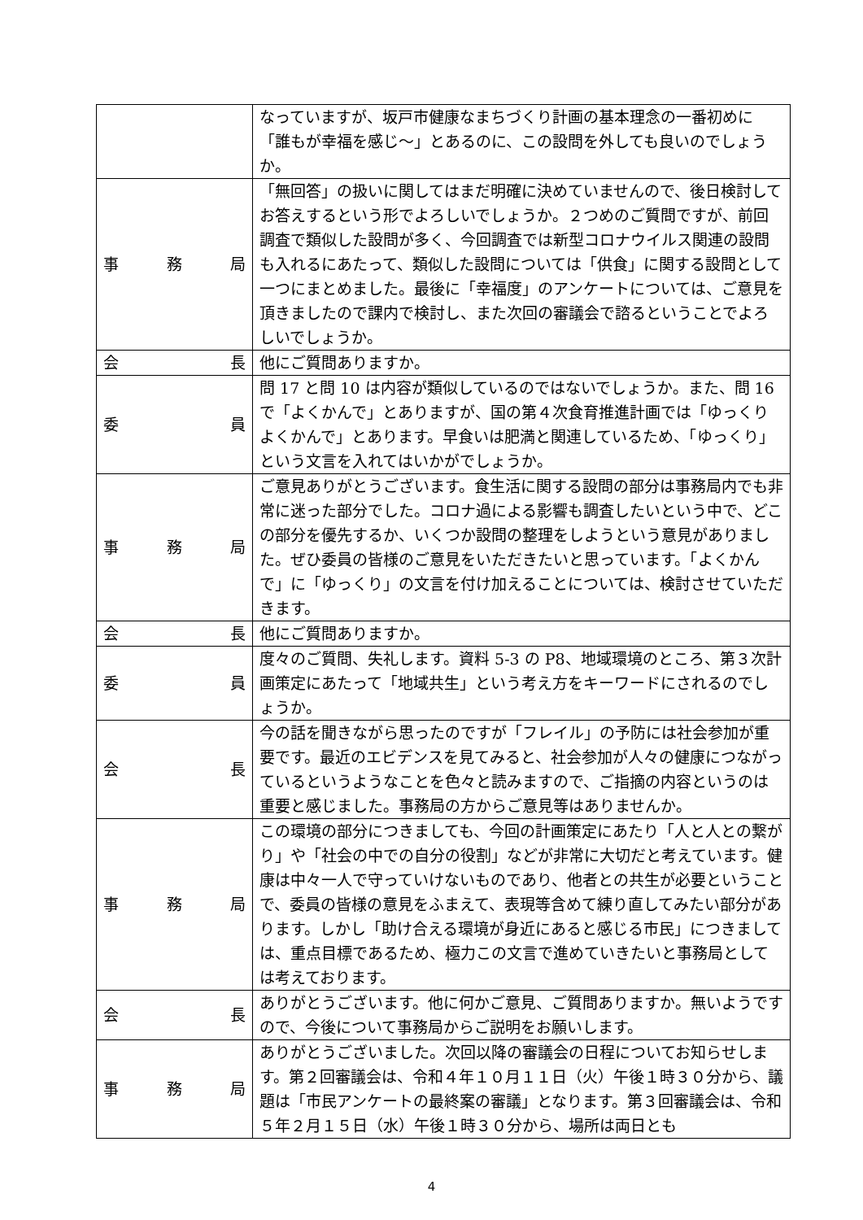| | なっていますが、坂戸市健康なまちづくり計画の基本理念の一番初めに「誰もが幸福を感じ〜」とあるのに、この設問を外しても良いのでしょうか。 |
| 事 務 局 | 「無回答」の扱いに関してはまだ明確に決めていませんので、後日検討してお答えするという形でよろしいでしょうか。２つめのご質問ですが、前回調査で類似した設問が多く、今回調査では新型コロナウイルス関連の設問も入れるにあたって、類似した設問については「供食」に関する設問として一つにまとめました。最後に「幸福度」のアンケートについては、ご意見を頂きましたので課内で検討し、また次回の審議会で諮るということでよろしいでしょうか。 |
| 会 長 | 他にご質問ありますか。 |
| 委 員 | 問 17 と問 10 は内容が類似しているのではないでしょうか。また、問 16 で「よくかんで」とありますが、国の第４次食育推進計画では「ゆっくりよくかんで」とあります。早食いは肥満と関連しているため、「ゆっくり」という文言を入れてはいかがでしょうか。 |
| 事 務 局 | ご意見ありがとうございます。食生活に関する設問の部分は事務局内でも非常に迷った部分でした。コロナ過による影響も調査したいという中で、どこの部分を優先するか、いくつか設問の整理をしようという意見がありました。ぜひ委員の皆様のご意見をいただきたいと思っています。「よくかんで」に「ゆっくり」の文言を付け加えることについては、検討させていただきます。 |
| 会 長 | 他にご質問ありますか。 |
| 委 員 | 度々のご質問、失礼します。資料 5-3 の P8、地域環境のところ、第３次計画策定にあたって「地域共生」という考え方をキーワードにされるのでしょうか。 |
| 会 長 | 今の話を聞きながら思ったのですが「フレイル」の予防には社会参加が重要です。最近のエビデンスを見てみると、社会参加が人々の健康につながっているというようなことを色々と読みますので、ご指摘の内容というのは重要と感じました。事務局の方からご意見等はありませんか。 |
| 事 務 局 | この環境の部分につきましても、今回の計画策定にあたり「人と人との繋がり」や「社会の中での自分の役割」などが非常に大切だと考えています。健康は中々一人で守っていけないものであり、他者との共生が必要ということで、委員の皆様の意見をふまえて、表現等含めて練り直してみたい部分があります。しかし「助け合える環境が身近にあると感じる市民」につきましては、重点目標であるため、極力この文言で進めていきたいと事務局としては考えております。 |
| 会 長 | ありがとうございます。他に何かご意見、ご質問ありますか。無いようですので、今後について事務局からご説明をお願いします。 |
| 事 務 局 | ありがとうございました。次回以降の審議会の日程についてお知らせします。第２回審議会は、令和４年１０月１１日（火）午後１時３０分から、議題は「市民アンケートの最終案の審議」となります。第３回審議会は、令和５年２月１５日（水）午後１時３０分から、場所は両日とも |
4